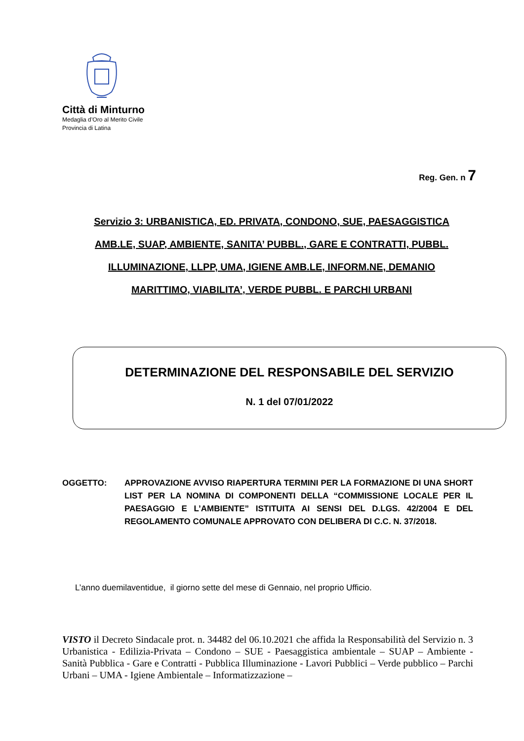Città di Minturno
Medaglia d’Oro al Merito Civile
Provincia di Latina
Reg. Gen. n 7
Servizio 3: URBANISTICA, ED. PRIVATA, CONDONO, SUE, PAESAGGISTICA
AMB.LE, SUAP, AMBIENTE, SANITA’ PUBBL., GARE E CONTRATTI, PUBBL.
ILLUMINAZIONE, LLPP, UMA, IGIENE AMB.LE, INFORM.NE, DEMANIO
MARITTIMO, VIABILITA’, VERDE PUBBL. E PARCHI URBANI
DETERMINAZIONE DEL RESPONSABILE DEL SERVIZIO
N. 1 del 07/01/2022
OGGETTO: APPROVAZIONE AVVISO RIAPERTURA TERMINI PER LA FORMAZIONE DI UNA SHORT LIST PER LA NOMINA DI COMPONENTI DELLA “COMMISSIONE LOCALE PER IL PAESAGGIO E L’AMBIENTE” ISTITUITA AI SENSI DEL D.LGS. 42/2004 E DEL REGOLAMENTO COMUNALE APPROVATO CON DELIBERA DI C.C. N. 37/2018.
L’anno duemilaventidue, il giorno sette del mese di Gennaio, nel proprio Ufficio.
VISTO il Decreto Sindacale prot. n. 34482 del 06.10.2021 che affida la Responsabilità del Servizio n. 3 Urbanistica - Edilizia-Privata – Condono – SUE - Paesaggistica ambientale – SUAP – Ambiente - Sanità Pubblica - Gare e Contratti - Pubblica Illuminazione - Lavori Pubblici – Verde pubblico – Parchi Urbani – UMA - Igiene Ambientale – Informatizzazione –